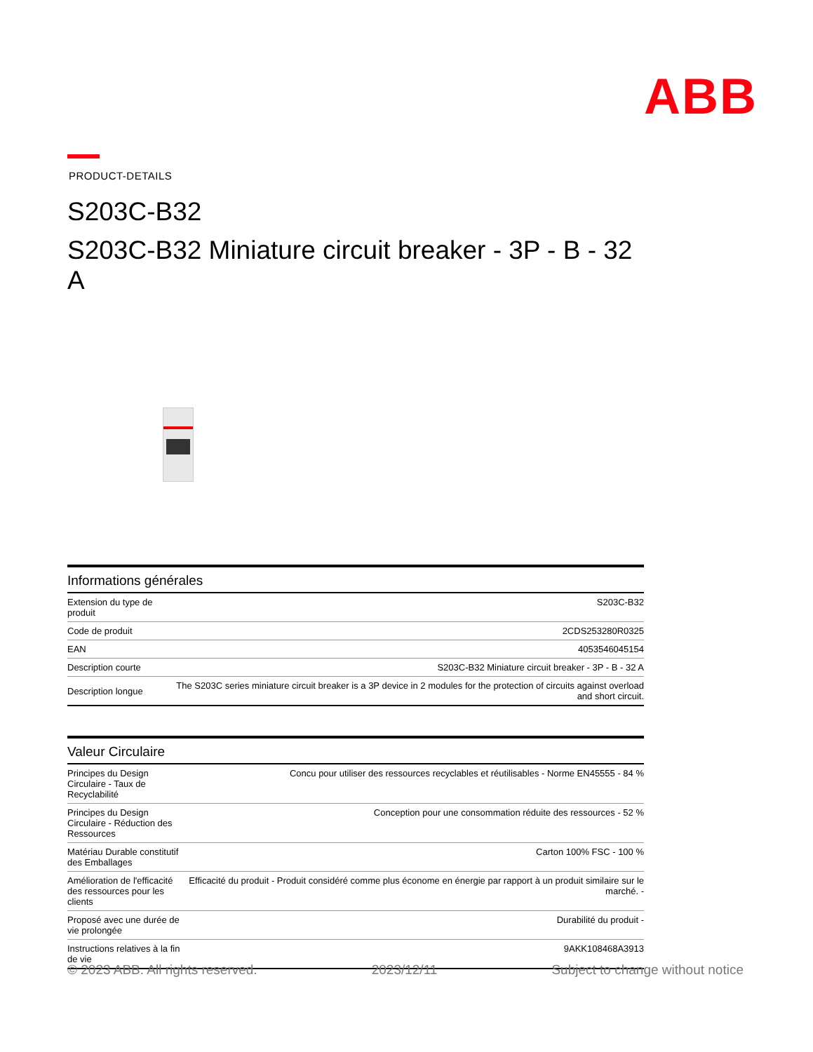ABB
PRODUCT-DETAILS
S203C-B32
S203C-B32 Miniature circuit breaker - 3P - B - 32 A
Informations générales
| Extension du type de produit | S203C-B32 |
| Code de produit | 2CDS253280R0325 |
| EAN | 4053546045154 |
| Description courte | S203C-B32 Miniature circuit breaker - 3P - B - 32 A |
| Description longue | The S203C series miniature circuit breaker is a 3P device in 2 modules for the protection of circuits against overload and short circuit. |
Valeur Circulaire
| Principes du Design Circulaire - Taux de Recyclabilité | Concu pour utiliser des ressources recyclables et réutilisables - Norme EN45555 - 84 % |
| Principes du Design Circulaire - Réduction des Ressources | Conception pour une consommation réduite des ressources - 52 % |
| Matériau Durable constitutif des Emballages | Carton 100% FSC - 100 % |
| Amélioration de l'efficacité des ressources pour les clients | Efficacité du produit - Produit considéré comme plus économe en énergie par rapport à un produit similaire sur le marché. - |
| Proposé avec une durée de vie prolongée | Durabilité du produit - |
| Instructions relatives à la fin de vie | 9AKK108468A3913 |
© 2023 ABB. All rights reserved. 2023/12/11 Subject to change without notice